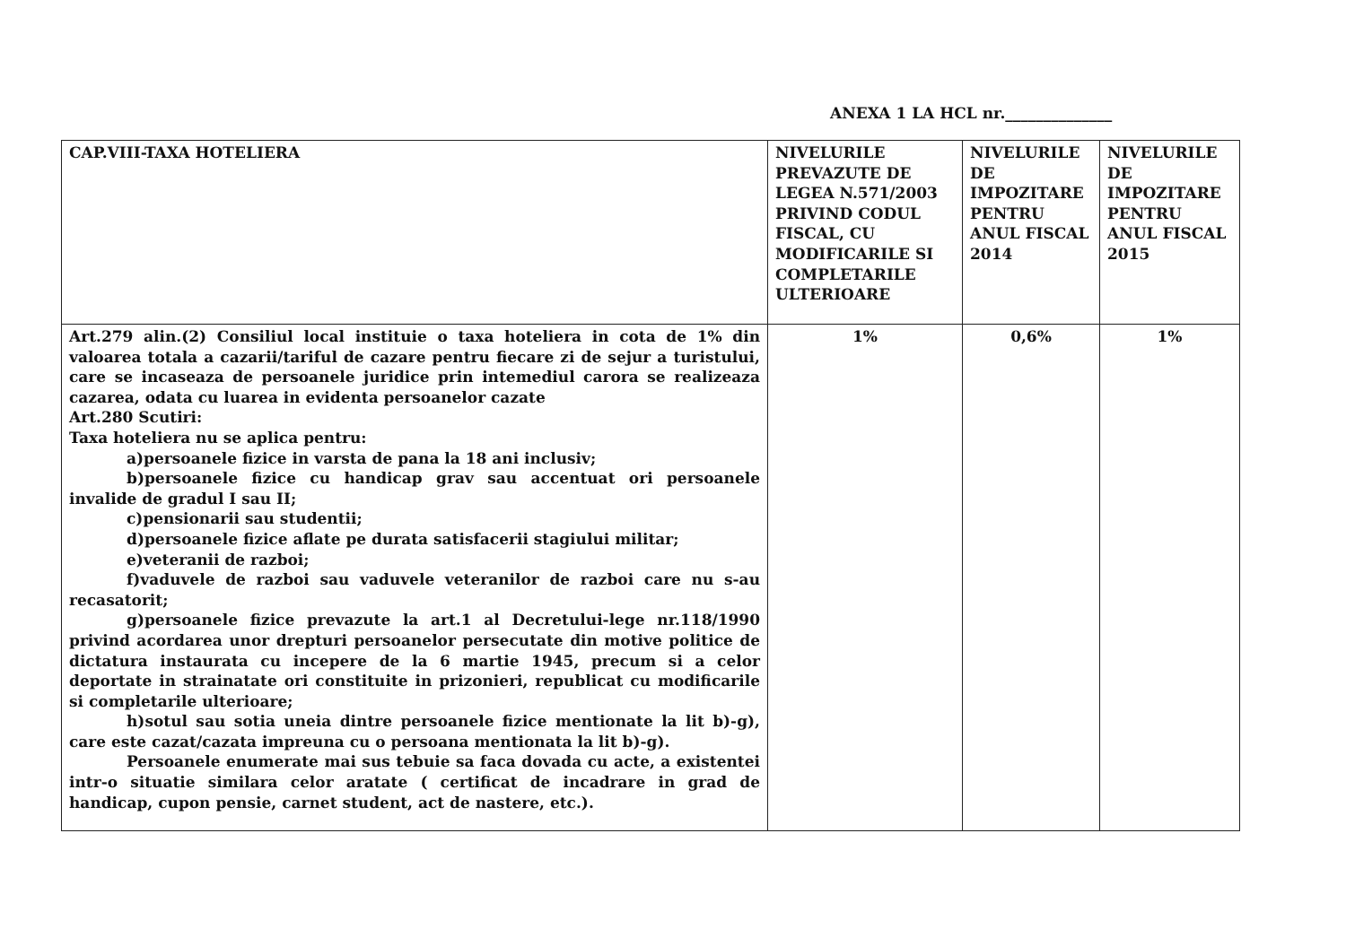ANEXA 1 LA HCL nr.______________
| CAP.VIII-TAXA HOTELIERA | NIVELURILE PREVAZUTE DE LEGEA N.571/2003 PRIVIND CODUL FISCAL, CU MODIFICARILE SI COMPLETARILE ULTERIOARE | NIVELURILE DE IMPOZITARE PENTRU ANUL FISCAL 2014 | NIVELURILE DE IMPOZITARE PENTRU ANUL FISCAL 2015 |
| --- | --- | --- | --- |
| Art.279 alin.(2) Consiliul local instituie o taxa hoteliera in cota de 1% din valoarea totala a cazarii/tariful de cazare pentru fiecare zi de sejur a turistului, care se incaseaza de persoanele juridice prin intemediul carora se realizeaza cazarea, odata cu luarea in evidenta persoanelor cazate Art.280 Scutiri: Taxa hoteliera nu se aplica pentru: a)persoanele fizice in varsta de pana la 18 ani inclusiv; b)persoanele fizice cu handicap grav sau accentuat ori persoanele invalide de gradul I sau II; c)pensionarii sau studentii; d)persoanele fizice aflate pe durata satisfacerii stagiului militar; e)veteranii de razboi; f)vaduvele de razboi sau vaduvele veteranilor de razboi care nu s-au recasatorit; g)persoanele fizice prevazute la art.1 al Decretului-lege nr.118/1990 privind acordarea unor drepturi persoanelor persecutate din motive politice de dictatura instaurata cu incepere de la 6 martie 1945, precum si a celor deportate in strainatate ori constituite in prizonieri, republicat cu modificarile si completarile ulterioare; h)sotul sau sotia uneia dintre persoanele fizice mentionate la lit b)-g), care este cazat/cazata impreuna cu o persoana mentionata la lit b)-g). Persoanele enumerate mai sus tebuie sa faca dovada cu acte, a existentei intr-o situatie similara celor aratate ( certificat de incadrare in grad de handicap, cupon pensie, carnet student, act de nastere, etc.). | 1% | 0,6% | 1% |